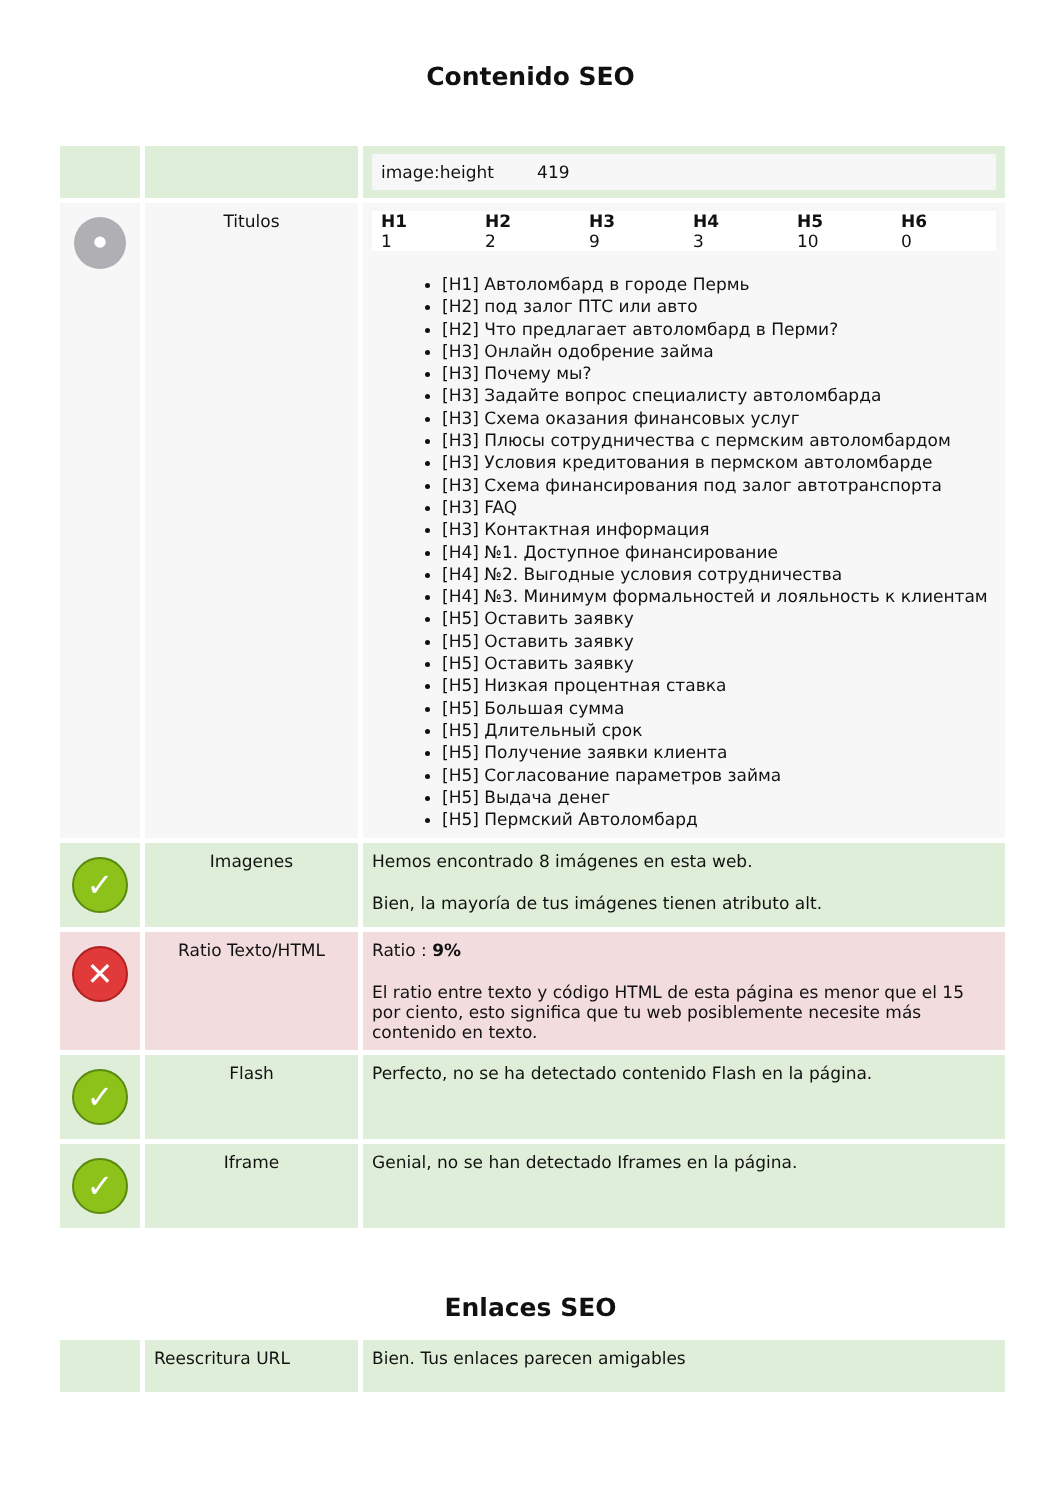Contenido SEO
| | | image:height 419 |
| • | Titulos | / H1 / H2 / H3 / H4 / H5 / H6 / / 1 / 2 / 9 / 3 / 10 / 0 / [H1] Автоломбард в городе Пермь [H2] под залог ПТС или авто [H2] Что предлагает автоломбард в Перми? [H3] Онлайн одобрение займа [H3] Почему мы? [H3] Задайте вопрос специалисту автоломбарда [H3] Схема оказания финансовых услуг [H3] Плюсы сотрудничества с пермским автоломбардом [H3] Условия кредитования в пермском автоломбарде [H3] Схема финансирования под залог автотранспорта [H3] FAQ [H3] Контактная информация [H4] №1. Доступное финансирование [H4] №2. Выгодные условия сотрудничества [H4] №3. Минимум формальностей и лояльность к клиентам [H5] Оставить заявку [H5] Оставить заявку [H5] Оставить заявку [H5] Низкая процентная ставка [H5] Большая сумма [H5] Длительный срок [H5] Получение заявки клиента [H5] Согласование параметров займа [H5] Выдача денег [H5] Пермский Автоломбард |
| ✓ | Imagenes | Hemos encontrado 8 imágenes en esta web. Bien, la mayoría de tus imágenes tienen atributo alt. |
| ✕ | Ratio Texto/HTML | Ratio : 9% El ratio entre texto y código HTML de esta página es menor que el 15 por ciento, esto significa que tu web posiblemente necesite más contenido en texto. |
| ✓ | Flash | Perfecto, no se ha detectado contenido Flash en la página. |
| ✓ | Iframe | Genial, no se han detectado Iframes en la página. |
Enlaces SEO
| | Reescritura URL | Bien. Tus enlaces parecen amigables |